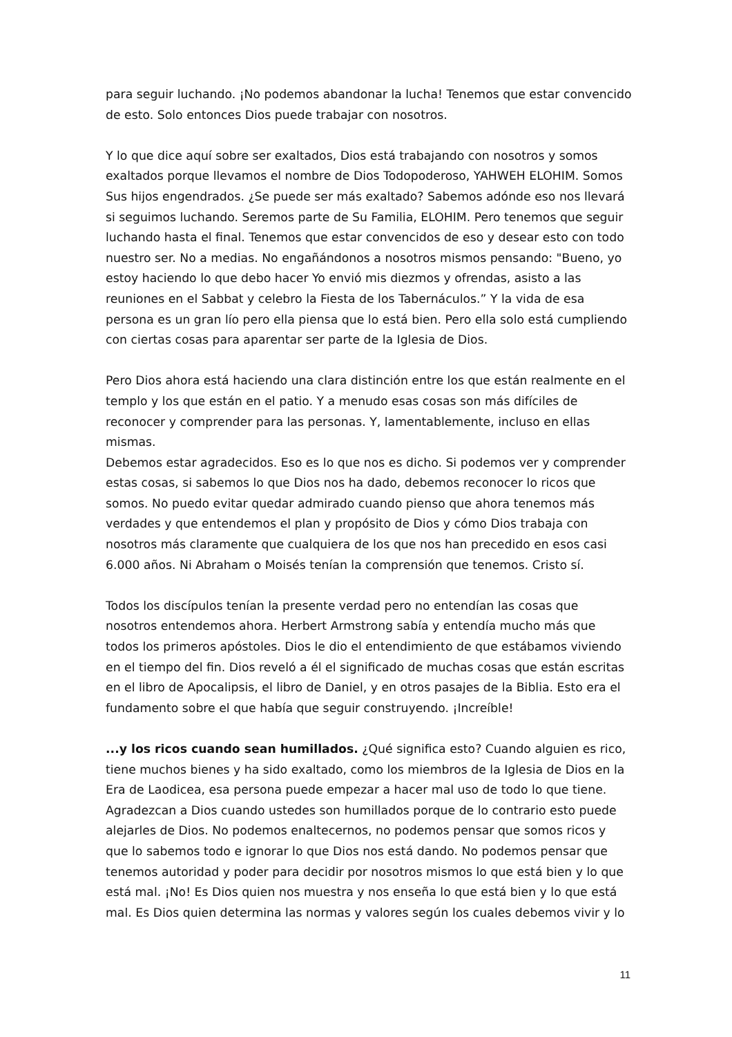para seguir luchando. ¡No podemos abandonar la lucha! Tenemos que estar convencido de esto. Solo entonces Dios puede trabajar con nosotros.
Y lo que dice aquí sobre ser exaltados, Dios está trabajando con nosotros y somos exaltados porque llevamos el nombre de Dios Todopoderoso, YAHWEH ELOHIM. Somos Sus hijos engendrados. ¿Se puede ser más exaltado? Sabemos adónde eso nos llevará si seguimos luchando. Seremos parte de Su Familia, ELOHIM. Pero tenemos que seguir luchando hasta el final. Tenemos que estar convencidos de eso y desear esto con todo nuestro ser. No a medias. No engañándonos a nosotros mismos pensando: "Bueno, yo estoy haciendo lo que debo hacer Yo envió mis diezmos y ofrendas, asisto a las reuniones en el Sabbat y celebro la Fiesta de los Tabernáculos.” Y la vida de esa persona es un gran lío pero ella piensa que lo está bien. Pero ella solo está cumpliendo con ciertas cosas para aparentar ser parte de la Iglesia de Dios.
Pero Dios ahora está haciendo una clara distinción entre los que están realmente en el templo y los que están en el patio. Y a menudo esas cosas son más difíciles de reconocer y comprender para las personas. Y, lamentablemente, incluso en ellas mismas.
Debemos estar agradecidos. Eso es lo que nos es dicho. Si podemos ver y comprender estas cosas, si sabemos lo que Dios nos ha dado, debemos reconocer lo ricos que somos. No puedo evitar quedar admirado cuando pienso que ahora tenemos más verdades y que entendemos el plan y propósito de Dios y cómo Dios trabaja con nosotros más claramente que cualquiera de los que nos han precedido en esos casi 6.000 años. Ni Abraham o Moisés tenían la comprensión que tenemos. Cristo sí.
Todos los discípulos tenían la presente verdad pero no entendían las cosas que nosotros entendemos ahora. Herbert Armstrong sabía y entendía mucho más que todos los primeros apóstoles. Dios le dio el entendimiento de que estábamos viviendo en el tiempo del fin. Dios reveló a él el significado de muchas cosas que están escritas en el libro de Apocalipsis, el libro de Daniel, y en otros pasajes de la Biblia. Esto era el fundamento sobre el que había que seguir construyendo. ¡Increíble!
...y los ricos cuando sean humillados. ¿Qué significa esto? Cuando alguien es rico, tiene muchos bienes y ha sido exaltado, como los miembros de la Iglesia de Dios en la Era de Laodicea, esa persona puede empezar a hacer mal uso de todo lo que tiene. Agradezcan a Dios cuando ustedes son humillados porque de lo contrario esto puede alejarles de Dios. No podemos enaltecernos, no podemos pensar que somos ricos y que lo sabemos todo e ignorar lo que Dios nos está dando. No podemos pensar que tenemos autoridad y poder para decidir por nosotros mismos lo que está bien y lo que está mal. ¡No! Es Dios quien nos muestra y nos enseña lo que está bien y lo que está mal. Es Dios quien determina las normas y valores según los cuales debemos vivir y lo
11